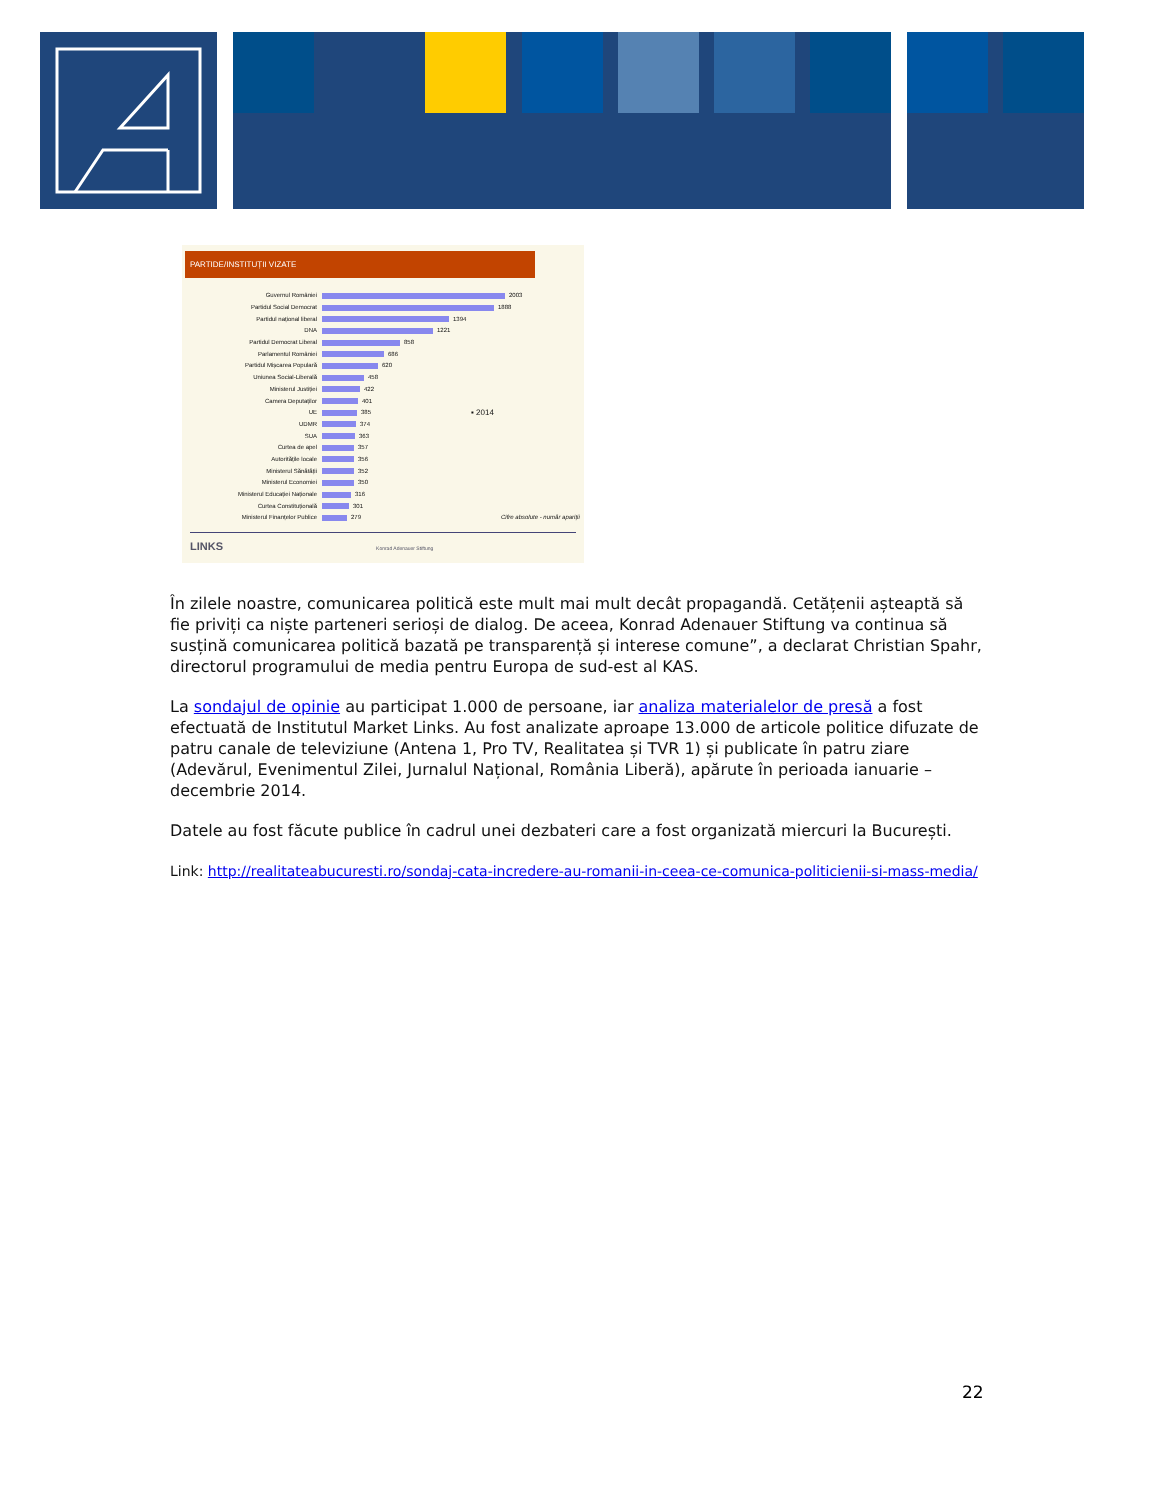PARTIDE/INSTITUȚII VIZATE
Guvernul României 2003
Partidul Social Democrat 1888
Partidul național liberal 1394
DNA 1221
Partidul Democrat Liberal 858
Parlamentul României 686
Partidul Mișcarea Populară 620
Uniunea Social-Liberală 458
Ministerul Justiției 422
Camera Deputaților 401
UE 385 ▪ 2014
UDMR 374
SUA 363
Curtea de apel 357
Autoritățile locale 356
Ministerul Sănătății 352
Ministerul Economiei 350
Ministerul Educației Naționale 316
Curtea Constituțională 301
Ministerul Finanțelor Publice 279 Cifre absolute - număr apariții
LINKS Konrad Adenauer Stiftung
În zilele noastre, comunicarea politică este mult mai mult decât propagandă. Cetățenii așteaptă să fie priviți ca niște parteneri serioși de dialog. De aceea, Konrad Adenauer Stiftung va continua să susțină comunicarea politică bazată pe transparență și interese comune”, a declarat Christian Spahr, directorul programului de media pentru Europa de sud-est al KAS.
La sondajul de opinie au participat 1.000 de persoane, iar analiza materialelor de presă a fost efectuată de Institutul Market Links. Au fost analizate aproape 13.000 de articole politice difuzate de patru canale de televiziune (Antena 1, Pro TV, Realitatea și TVR 1) și publicate în patru ziare (Adevărul, Evenimentul Zilei, Jurnalul Național, România Liberă), apărute în perioada ianuarie – decembrie 2014.
Datele au fost făcute publice în cadrul unei dezbateri care a fost organizată miercuri la București.
Link: http://realitateabucuresti.ro/sondaj-cata-incredere-au-romanii-in-ceea-ce-comunica-politicienii-si-mass-media/
22